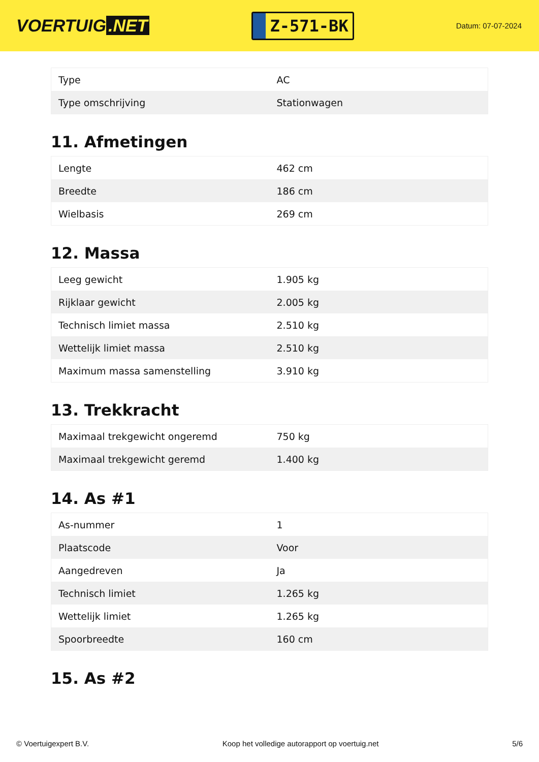VOERTUIG.NET
Z-571-BK
Datum: 07-07-2024
| Type | AC |
| Type omschrijving | Stationwagen |
11. Afmetingen
| Lengte | 462 cm |
| Breedte | 186 cm |
| Wielbasis | 269 cm |
12. Massa
| Leeg gewicht | 1.905 kg |
| Rijklaar gewicht | 2.005 kg |
| Technisch limiet massa | 2.510 kg |
| Wettelijk limiet massa | 2.510 kg |
| Maximum massa samenstelling | 3.910 kg |
13. Trekkracht
| Maximaal trekgewicht ongeremd | 750 kg |
| Maximaal trekgewicht geremd | 1.400 kg |
14. As #1
| As-nummer | 1 |
| Plaatscode | Voor |
| Aangedreven | Ja |
| Technisch limiet | 1.265 kg |
| Wettelijk limiet | 1.265 kg |
| Spoorbreedte | 160 cm |
15. As #2
© Voertuigexpert B.V. Koop het volledige autorapport op voertuig.net 5/6